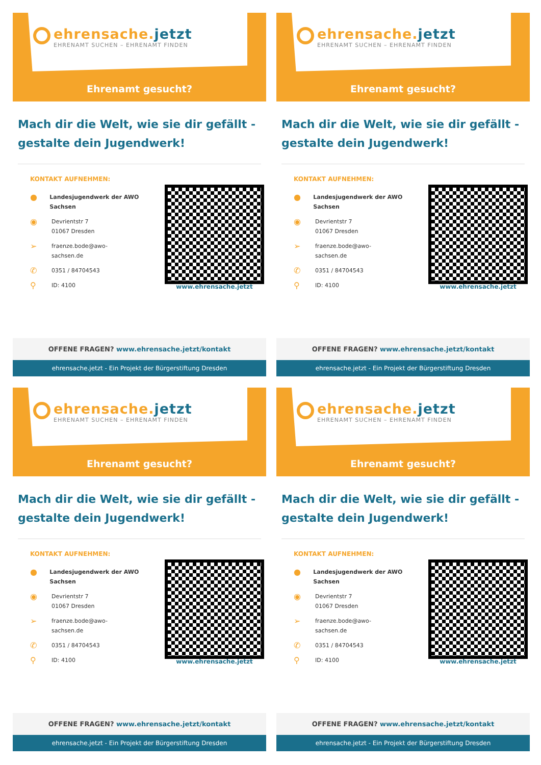ehrensache.jetzt
EHRENAMT SUCHEN – EHRENAMT FINDEN
Ehrenamt gesucht?
Mach dir die Welt, wie sie dir gefällt - gestalte dein Jugendwerk!
KONTAKT AUFNEHMEN:
●
Landesjugendwerk der AWO Sachsen
◉
Devrientstr 7
01067 Dresden
➢
fraenze.bode@awo-
sachsen.de
✆
0351 / 84704543
⚲
ID: 4100
www.ehrensache.jetzt
OFFENE FRAGEN? www.ehrensache.jetzt/kontakt
ehrensache.jetzt - Ein Projekt der Bürgerstiftung Dresden
ehrensache.jetzt
EHRENAMT SUCHEN – EHRENAMT FINDEN
Ehrenamt gesucht?
Mach dir die Welt, wie sie dir gefällt - gestalte dein Jugendwerk!
KONTAKT AUFNEHMEN:
●
Landesjugendwerk der AWO Sachsen
◉
Devrientstr 7
01067 Dresden
➢
fraenze.bode@awo-
sachsen.de
✆
0351 / 84704543
⚲
ID: 4100
www.ehrensache.jetzt
OFFENE FRAGEN? www.ehrensache.jetzt/kontakt
ehrensache.jetzt - Ein Projekt der Bürgerstiftung Dresden
ehrensache.jetzt
EHRENAMT SUCHEN – EHRENAMT FINDEN
Ehrenamt gesucht?
Mach dir die Welt, wie sie dir gefällt - gestalte dein Jugendwerk!
KONTAKT AUFNEHMEN:
●
Landesjugendwerk der AWO Sachsen
◉
Devrientstr 7
01067 Dresden
➢
fraenze.bode@awo-
sachsen.de
✆
0351 / 84704543
⚲
ID: 4100
www.ehrensache.jetzt
OFFENE FRAGEN? www.ehrensache.jetzt/kontakt
ehrensache.jetzt - Ein Projekt der Bürgerstiftung Dresden
ehrensache.jetzt
EHRENAMT SUCHEN – EHRENAMT FINDEN
Ehrenamt gesucht?
Mach dir die Welt, wie sie dir gefällt - gestalte dein Jugendwerk!
KONTAKT AUFNEHMEN:
●
Landesjugendwerk der AWO Sachsen
◉
Devrientstr 7
01067 Dresden
➢
fraenze.bode@awo-
sachsen.de
✆
0351 / 84704543
⚲
ID: 4100
www.ehrensache.jetzt
OFFENE FRAGEN? www.ehrensache.jetzt/kontakt
ehrensache.jetzt - Ein Projekt der Bürgerstiftung Dresden